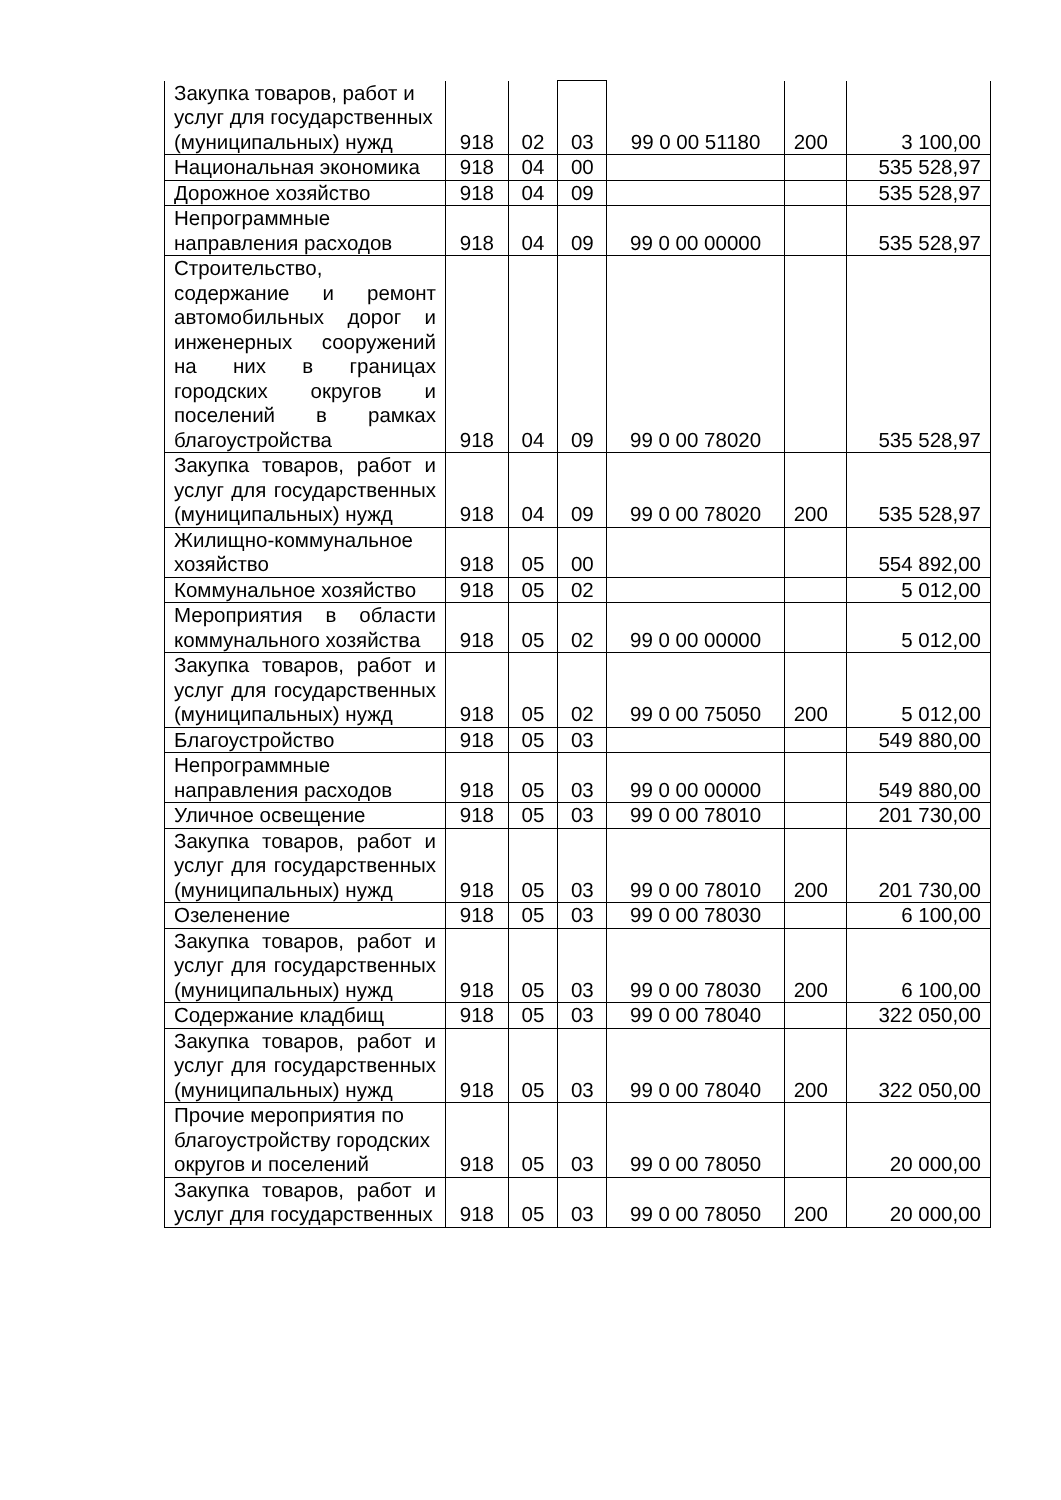| Закупка товаров, работ и услуг для государственных (муниципальных) нужд | 918 | 02 | 03 | 99 0 00 51180 | 200 | 3 100,00 |
| Национальная экономика | 918 | 04 | 00 | | | 535 528,97 |
| Дорожное хозяйство | 918 | 04 | 09 | | | 535 528,97 |
| Непрограммные направления расходов | 918 | 04 | 09 | 99 0 00 00000 | | 535 528,97 |
| Строительство, содержание и ремонт автомобильных дорог и инженерных сооружений на них в границах городских округов и поселений в рамках благоустройства | 918 | 04 | 09 | 99 0 00 78020 | | 535 528,97 |
| Закупка товаров, работ и услуг для государственных (муниципальных) нужд | 918 | 04 | 09 | 99 0 00 78020 | 200 | 535 528,97 |
| Жилищно-коммунальное хозяйство | 918 | 05 | 00 | | | 554 892,00 |
| Коммунальное хозяйство | 918 | 05 | 02 | | | 5 012,00 |
| Мероприятия в области коммунального хозяйства | 918 | 05 | 02 | 99 0 00 00000 | | 5 012,00 |
| Закупка товаров, работ и услуг для государственных (муниципальных) нужд | 918 | 05 | 02 | 99 0 00 75050 | 200 | 5 012,00 |
| Благоустройство | 918 | 05 | 03 | | | 549 880,00 |
| Непрограммные направления расходов | 918 | 05 | 03 | 99 0 00 00000 | | 549 880,00 |
| Уличное освещение | 918 | 05 | 03 | 99 0 00 78010 | | 201 730,00 |
| Закупка товаров, работ и услуг для государственных (муниципальных) нужд | 918 | 05 | 03 | 99 0 00 78010 | 200 | 201 730,00 |
| Озеленение | 918 | 05 | 03 | 99 0 00 78030 | | 6 100,00 |
| Закупка товаров, работ и услуг для государственных (муниципальных) нужд | 918 | 05 | 03 | 99 0 00 78030 | 200 | 6 100,00 |
| Содержание кладбищ | 918 | 05 | 03 | 99 0 00 78040 | | 322 050,00 |
| Закупка товаров, работ и услуг для государственных (муниципальных) нужд | 918 | 05 | 03 | 99 0 00 78040 | 200 | 322 050,00 |
| Прочие мероприятия по благоустройству городских округов и поселений | 918 | 05 | 03 | 99 0 00 78050 | | 20 000,00 |
| Закупка товаров, работ и услуг для государственных | 918 | 05 | 03 | 99 0 00 78050 | 200 | 20 000,00 |